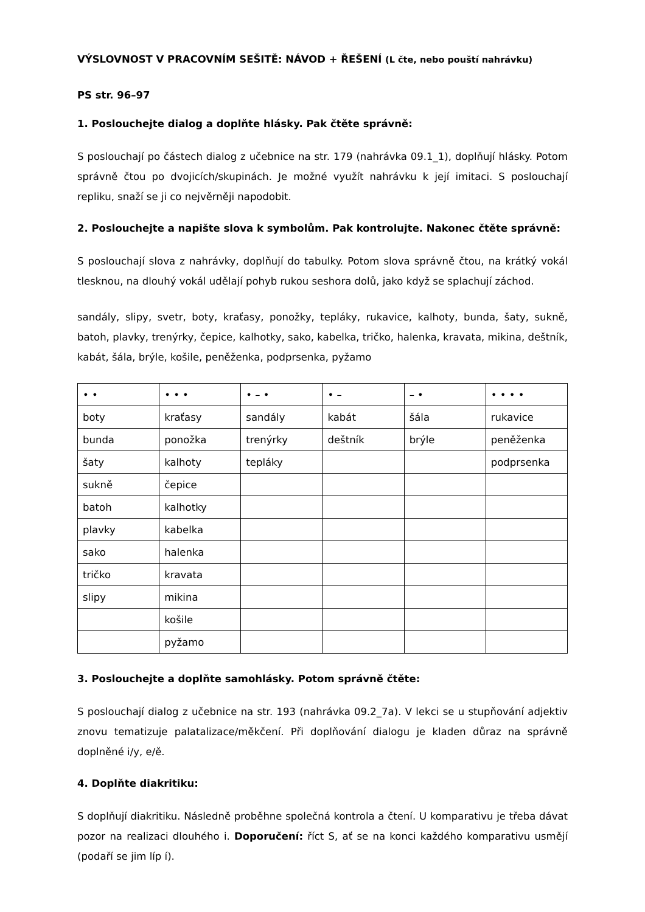VÝSLOVNOST V PRACOVNÍM SEŠITĚ: NÁVOD + ŘEŠENÍ (L čte, nebo pouští nahrávku)
PS str. 96–97
1. Poslouchejte dialog a doplňte hlásky. Pak čtěte správně:
S poslouchají po částech dialog z učebnice na str. 179 (nahrávka 09.1_1), doplňují hlásky. Potom správně čtou po dvojicích/skupinách. Je možné využít nahrávku k její imitaci. S poslouchají repliku, snaží se ji co nejvěrněji napodobit.
2. Poslouchejte a napište slova k symbolům. Pak kontrolujte. Nakonec čtěte správně:
S poslouchají slova z nahrávky, doplňují do tabulky. Potom slova správně čtou, na krátký vokál tlesknou, na dlouhý vokál udělají pohyb rukou seshora dolů, jako když se splachují záchod.
sandály, slipy, svetr, boty, kraťasy, ponožky, tepláky, rukavice, kalhoty, bunda, šaty, sukně, batoh, plavky, trenýrky, čepice, kalhotky, sako, kabelka, tričko, halenka, kravata, mikina, deštník, kabát, šála, brýle, košile, peněženka, podprsenka, pyžamo
| • • | • • • | • – • | • – | – • | • • • • |
| boty | kraťasy | sandály | kabát | šála | rukavice |
| bunda | ponožka | trenýrky | deštník | brýle | peněženka |
| šaty | kalhoty | tepláky | | | podprsenka |
| sukně | čepice | | | | |
| batoh | kalhotky | | | | |
| plavky | kabelka | | | | |
| sako | halenka | | | | |
| tričko | kravata | | | | |
| slipy | mikina | | | | |
| | košile | | | | |
| | pyžamo | | | | |
3. Poslouchejte a doplňte samohlásky. Potom správně čtěte:
S poslouchají dialog z učebnice na str. 193 (nahrávka 09.2_7a). V lekci se u stupňování adjektiv znovu tematizuje palatalizace/měkčení. Při doplňování dialogu je kladen důraz na správně doplněné i/y, e/ě.
4. Doplňte diakritiku:
S doplňují diakritiku. Následně proběhne společná kontrola a čtení. U komparativu je třeba dávat pozor na realizaci dlouhého i. Doporučení: říct S, ať se na konci každého komparativu usmějí (podaří se jim líp í).